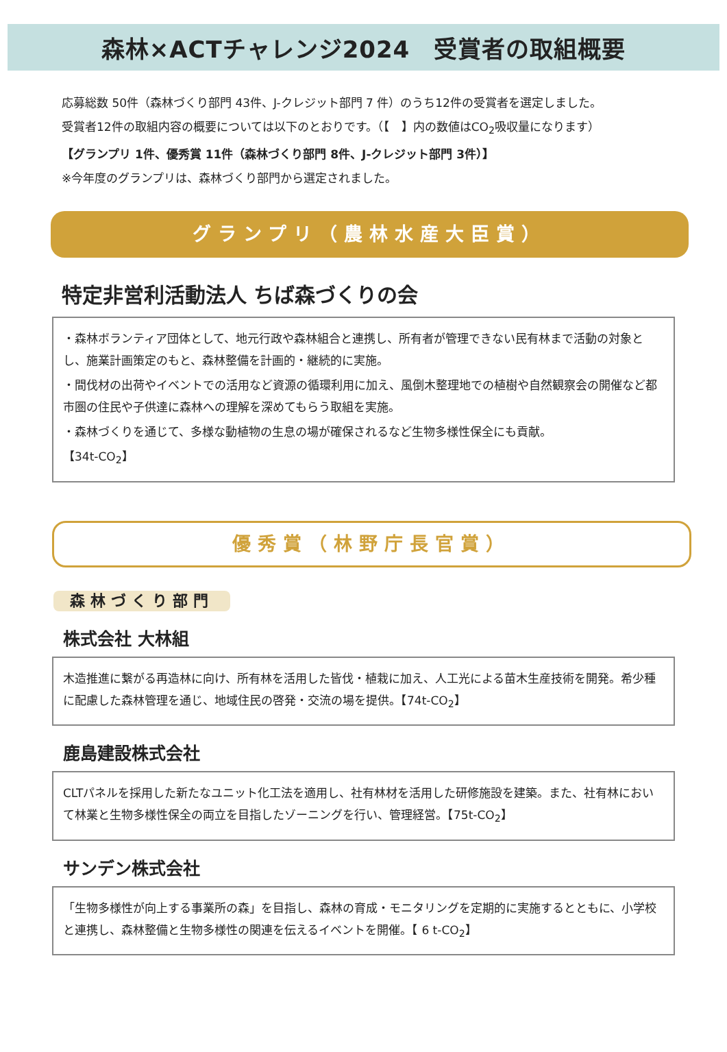森林×ACTチャレンジ2024　受賞者の取組概要
応募総数 50件（森林づくり部門 43件、J-クレジット部門 7 件）のうち12件の受賞者を選定しました。
受賞者12件の取組内容の概要については以下のとおりです。（【　】内の数値はCO<sub>2</sub>吸収量になります）
【グランプリ 1件、優秀賞 11件（森林づくり部門 8件、J-クレジット部門 3件）】
※今年度のグランプリは、森林づくり部門から選定されました。
グランプリ（農林水産大臣賞）
特定非営利活動法人 ちば森づくりの会
・森林ボランティア団体として、地元行政や森林組合と連携し、所有者が管理できない民有林まで活動の対象とし、施業計画策定のもと、森林整備を計画的・継続的に実施。
・間伐材の出荷やイベントでの活用など資源の循環利用に加え、風倒木整理地での植樹や自然観察会の開催など都市圏の住民や子供達に森林への理解を深めてもらう取組を実施。
・森林づくりを通じて、多様な動植物の生息の場が確保されるなど生物多様性保全にも貢献。
【34t-CO<sub>2</sub>】
優秀賞（林野庁長官賞）
森林づくり部門
株式会社 大林組
木造推進に繋がる再造林に向け、所有林を活用した皆伐・植栽に加え、人工光による苗木生産技術を開発。希少種に配慮した森林管理を通じ、地域住民の啓発・交流の場を提供。【74t-CO<sub>2</sub>】
鹿島建設株式会社
CLTパネルを採用した新たなユニット化工法を適用し、社有林材を活用した研修施設を建築。また、社有林において林業と生物多様性保全の両立を目指したゾーニングを行い、管理経営。【75t-CO<sub>2</sub>】
サンデン株式会社
「生物多様性が向上する事業所の森」を目指し、森林の育成・モニタリングを定期的に実施するとともに、小学校と連携し、森林整備と生物多様性の関連を伝えるイベントを開催。【 6 t-CO<sub>2</sub>】